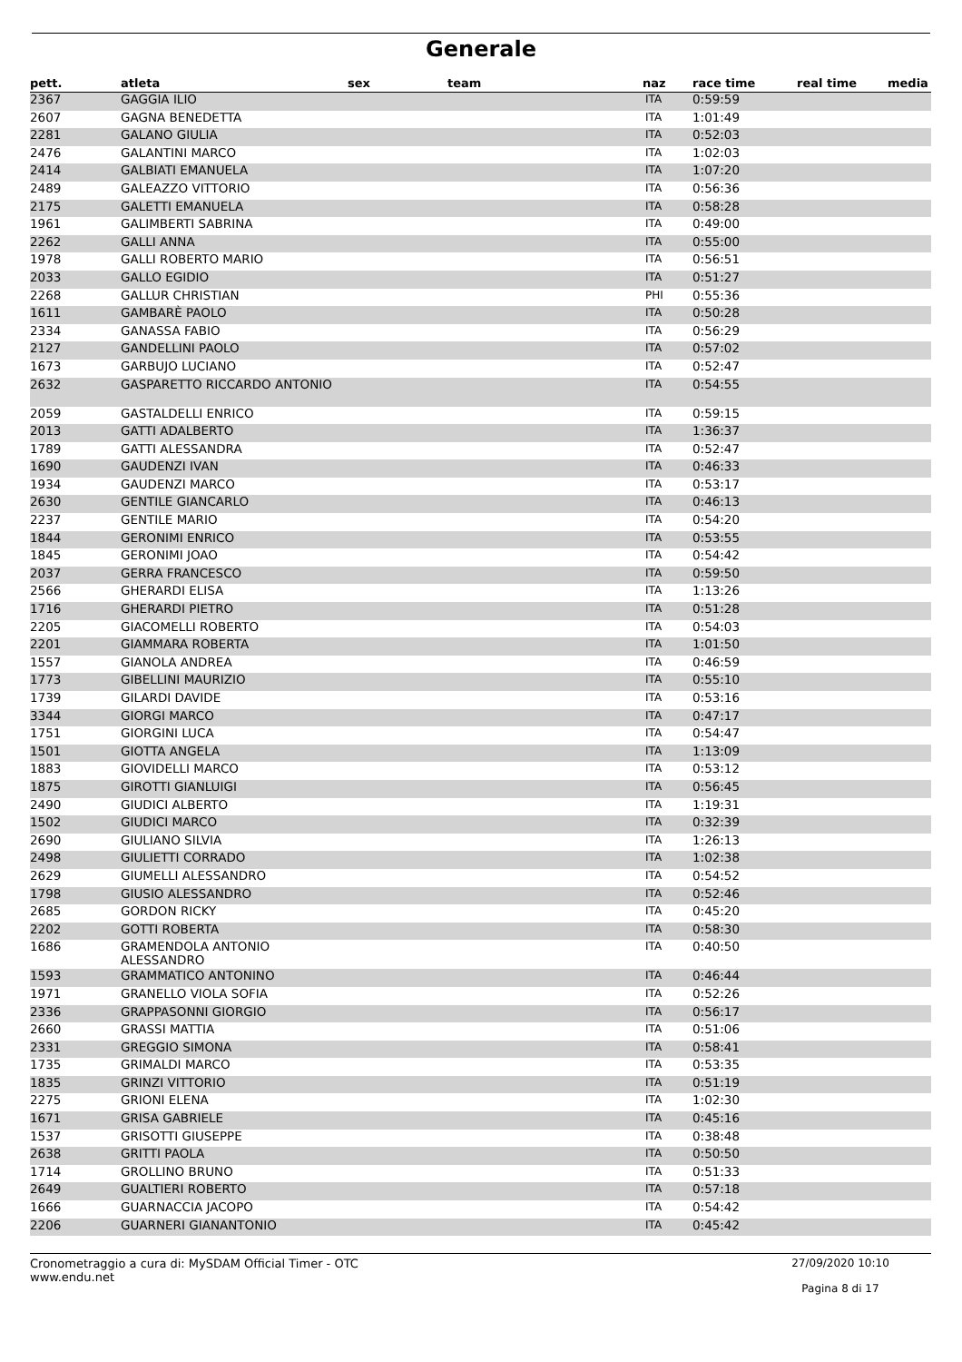Generale
| pett. | atleta | sex | team | naz | race time | real time | media |
| --- | --- | --- | --- | --- | --- | --- | --- |
| 2367 | GAGGIA ILIO | | | ITA | 0:59:59 | | |
| 2607 | GAGNA BENEDETTA | | | ITA | 1:01:49 | | |
| 2281 | GALANO GIULIA | | | ITA | 0:52:03 | | |
| 2476 | GALANTINI MARCO | | | ITA | 1:02:03 | | |
| 2414 | GALBIATI EMANUELA | | | ITA | 1:07:20 | | |
| 2489 | GALEAZZO VITTORIO | | | ITA | 0:56:36 | | |
| 2175 | GALETTI EMANUELA | | | ITA | 0:58:28 | | |
| 1961 | GALIMBERTI SABRINA | | | ITA | 0:49:00 | | |
| 2262 | GALLI ANNA | | | ITA | 0:55:00 | | |
| 1978 | GALLI ROBERTO MARIO | | | ITA | 0:56:51 | | |
| 2033 | GALLO EGIDIO | | | ITA | 0:51:27 | | |
| 2268 | GALLUR CHRISTIAN | | | PHI | 0:55:36 | | |
| 1611 | GAMBARÈ PAOLO | | | ITA | 0:50:28 | | |
| 2334 | GANASSA FABIO | | | ITA | 0:56:29 | | |
| 2127 | GANDELLINI PAOLO | | | ITA | 0:57:02 | | |
| 1673 | GARBUJO LUCIANO | | | ITA | 0:52:47 | | |
| 2632 | GASPARETTO RICCARDO ANTONIO | | | ITA | 0:54:55 | | |
| 2059 | GASTALDELLI ENRICO | | | ITA | 0:59:15 | | |
| 2013 | GATTI ADALBERTO | | | ITA | 1:36:37 | | |
| 1789 | GATTI ALESSANDRA | | | ITA | 0:52:47 | | |
| 1690 | GAUDENZI IVAN | | | ITA | 0:46:33 | | |
| 1934 | GAUDENZI MARCO | | | ITA | 0:53:17 | | |
| 2630 | GENTILE GIANCARLO | | | ITA | 0:46:13 | | |
| 2237 | GENTILE MARIO | | | ITA | 0:54:20 | | |
| 1844 | GERONIMI ENRICO | | | ITA | 0:53:55 | | |
| 1845 | GERONIMI JOAO | | | ITA | 0:54:42 | | |
| 2037 | GERRA FRANCESCO | | | ITA | 0:59:50 | | |
| 2566 | GHERARDI ELISA | | | ITA | 1:13:26 | | |
| 1716 | GHERARDI PIETRO | | | ITA | 0:51:28 | | |
| 2205 | GIACOMELLI ROBERTO | | | ITA | 0:54:03 | | |
| 2201 | GIAMMARA ROBERTA | | | ITA | 1:01:50 | | |
| 1557 | GIANOLA ANDREA | | | ITA | 0:46:59 | | |
| 1773 | GIBELLINI MAURIZIO | | | ITA | 0:55:10 | | |
| 1739 | GILARDI DAVIDE | | | ITA | 0:53:16 | | |
| 3344 | GIORGI MARCO | | | ITA | 0:47:17 | | |
| 1751 | GIORGINI LUCA | | | ITA | 0:54:47 | | |
| 1501 | GIOTTA ANGELA | | | ITA | 1:13:09 | | |
| 1883 | GIOVIDELLI MARCO | | | ITA | 0:53:12 | | |
| 1875 | GIROTTI GIANLUIGI | | | ITA | 0:56:45 | | |
| 2490 | GIUDICI ALBERTO | | | ITA | 1:19:31 | | |
| 1502 | GIUDICI MARCO | | | ITA | 0:32:39 | | |
| 2690 | GIULIANO SILVIA | | | ITA | 1:26:13 | | |
| 2498 | GIULIETTI CORRADO | | | ITA | 1:02:38 | | |
| 2629 | GIUMELLI ALESSANDRO | | | ITA | 0:54:52 | | |
| 1798 | GIUSIO ALESSANDRO | | | ITA | 0:52:46 | | |
| 2685 | GORDON RICKY | | | ITA | 0:45:20 | | |
| 2202 | GOTTI ROBERTA | | | ITA | 0:58:30 | | |
| 1686 | GRAMENDOLA ANTONIO ALESSANDRO | | | ITA | 0:40:50 | | |
| 1593 | GRAMMATICO ANTONINO | | | ITA | 0:46:44 | | |
| 1971 | GRANELLO VIOLA SOFIA | | | ITA | 0:52:26 | | |
| 2336 | GRAPPASONNI GIORGIO | | | ITA | 0:56:17 | | |
| 2660 | GRASSI MATTIA | | | ITA | 0:51:06 | | |
| 2331 | GREGGIO SIMONA | | | ITA | 0:58:41 | | |
| 1735 | GRIMALDI MARCO | | | ITA | 0:53:35 | | |
| 1835 | GRINZI VITTORIO | | | ITA | 0:51:19 | | |
| 2275 | GRIONI ELENA | | | ITA | 1:02:30 | | |
| 1671 | GRISA GABRIELE | | | ITA | 0:45:16 | | |
| 1537 | GRISOTTI GIUSEPPE | | | ITA | 0:38:48 | | |
| 2638 | GRITTI PAOLA | | | ITA | 0:50:50 | | |
| 1714 | GROLLINO BRUNO | | | ITA | 0:51:33 | | |
| 2649 | GUALTIERI ROBERTO | | | ITA | 0:57:18 | | |
| 1666 | GUARNACCIA JACOPO | | | ITA | 0:54:42 | | |
| 2206 | GUARNERI GIANANTONIO | | | ITA | 0:45:42 | | |
Cronometraggio a cura di: MySDAM Official Timer - OTC
www.endu.net
27/09/2020 10:10
Pagina 8 di 17